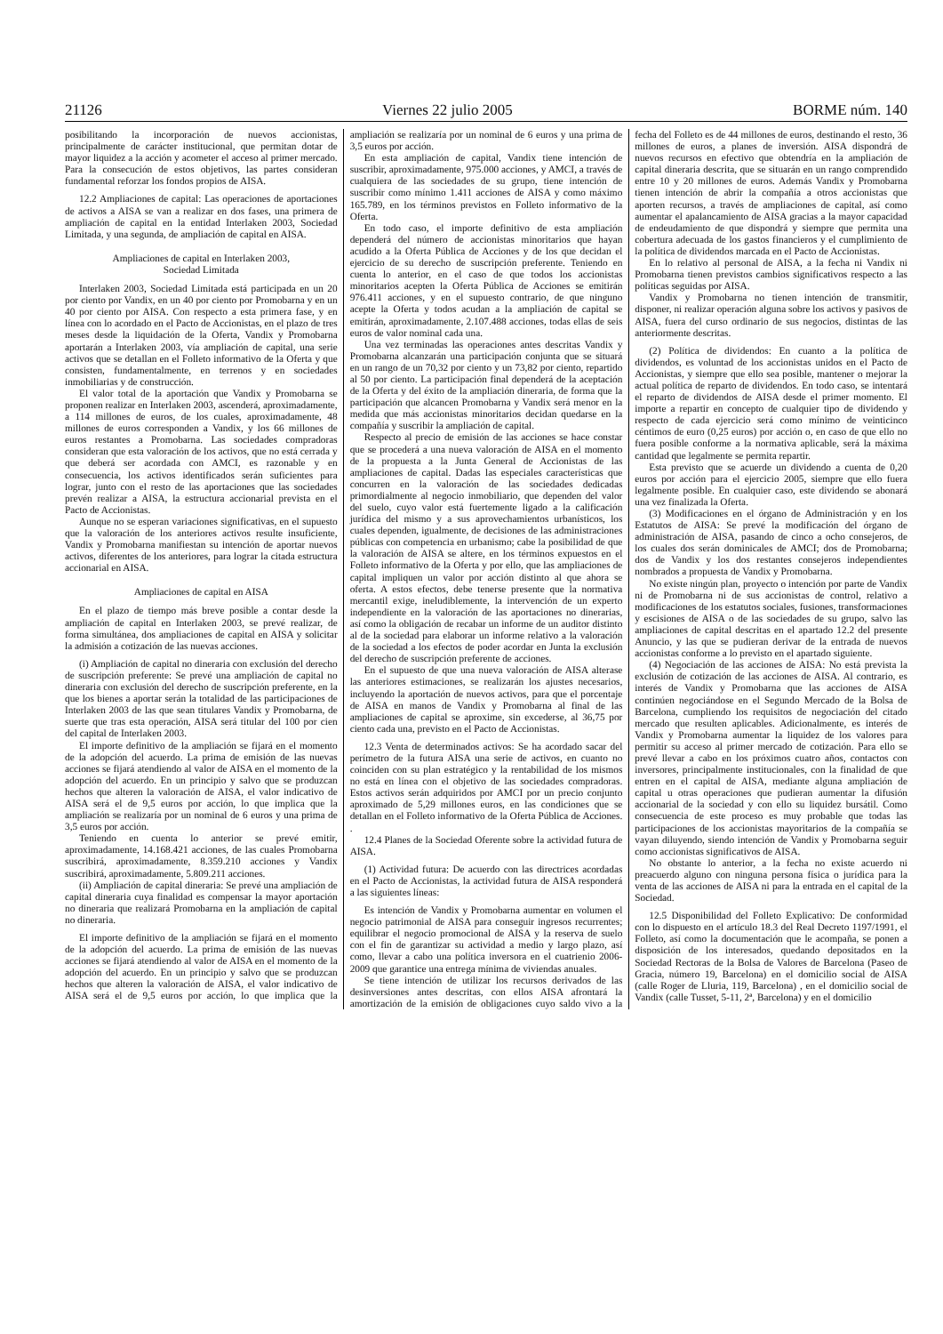21126 Viernes 22 julio 2005 BORME núm. 140
posibilitando la incorporación de nuevos accionistas, principalmente de carácter institucional, que permitan dotar de mayor liquidez a la acción y acometer el acceso al primer mercado. Para la consecución de estos objetivos, las partes consideran fundamental reforzar los fondos propios de AISA.
12.2 Ampliaciones de capital: Las operaciones de aportaciones de activos a AISA se van a realizar en dos fases, una primera de ampliación de capital en la entidad Interlaken 2003, Sociedad Limitada, y una segunda, de ampliación de capital en AISA.
Ampliaciones de capital en Interlaken 2003,
Sociedad Limitada
Interlaken 2003, Sociedad Limitada está participada en un 20 por ciento por Vandix, en un 40 por ciento por Promobarna y en un 40 por ciento por AISA. Con respecto a esta primera fase, y en línea con lo acordado en el Pacto de Accionistas, en el plazo de tres meses desde la liquidación de la Oferta, Vandix y Promobarna aportarán a Interlaken 2003, vía ampliación de capital, una serie activos que se detallan en el Folleto informativo de la Oferta y que consisten, fundamentalmente, en terrenos y en sociedades inmobiliarias y de construcción.
El valor total de la aportación que Vandix y Promobarna se proponen realizar en Interlaken 2003, ascenderá, aproximadamente, a 114 millones de euros, de los cuales, aproximadamente, 48 millones de euros corresponden a Vandix, y los 66 millones de euros restantes a Promobarna. Las sociedades compradoras consideran que esta valoración de los activos, que no está cerrada y que deberá ser acordada con AMCI, es razonable y en consecuencia, los activos identificados serán suficientes para lograr, junto con el resto de las aportaciones que las sociedades prevén realizar a AISA, la estructura accionarial prevista en el Pacto de Accionistas.
Aunque no se esperan variaciones significativas, en el supuesto que la valoración de los anteriores activos resulte insuficiente, Vandix y Promobarna manifiestan su intención de aportar nuevos activos, diferentes de los anteriores, para lograr la citada estructura accionarial en AISA.
Ampliaciones de capital en AISA
En el plazo de tiempo más breve posible a contar desde la ampliación de capital en Interlaken 2003, se prevé realizar, de forma simultánea, dos ampliaciones de capital en AISA y solicitar la admisión a cotización de las nuevas acciones.
(i) Ampliación de capital no dineraria con exclusión del derecho de suscripción preferente: Se prevé una ampliación de capital no dineraria con exclusión del derecho de suscripción preferente, en la que los bienes a aportar serán la totalidad de las participaciones de Interlaken 2003 de las que sean titulares Vandix y Promobarna, de suerte que tras esta operación, AISA será titular del 100 por cien del capital de Interlaken 2003.
El importe definitivo de la ampliación se fijará en el momento de la adopción del acuerdo. La prima de emisión de las nuevas acciones se fijará atendiendo al valor de AISA en el momento de la adopción del acuerdo. En un principio y salvo que se produzcan hechos que alteren la valoración de AISA, el valor indicativo de AISA será el de 9,5 euros por acción, lo que implica que la ampliación se realizaría por un nominal de 6 euros y una prima de 3,5 euros por acción.
Teniendo en cuenta lo anterior se prevé emitir, aproximadamente, 14.168.421 acciones, de las cuales Promobarna suscribirá, aproximadamente, 8.359.210 acciones y Vandix suscribirá, aproximadamente, 5.809.211 acciones.
(ii) Ampliación de capital dineraria: Se prevé una ampliación de capital dineraria cuya finalidad es compensar la mayor aportación no dineraria que realizará Promobarna en la ampliación de capital no dineraria.
El importe definitivo de la ampliación se fijará en el momento de la adopción del acuerdo. La prima de emisión de las nuevas acciones se fijará atendiendo al valor de AISA en el momento de la adopción del acuerdo. En un principio y salvo que se produzcan hechos que alteren la valoración de AISA, el valor indicativo de AISA será el de 9,5 euros por acción, lo que implica que la ampliación se realizaría por un nominal de 6 euros y una prima de 3,5 euros por acción.
En esta ampliación de capital, Vandix tiene intención de suscribir, aproximadamente, 975.000 acciones, y AMCI, a través de cualquiera de las sociedades de su grupo, tiene intención de suscribir como mínimo 1.411 acciones de AISA y como máximo 165.789, en los términos previstos en Folleto informativo de la Oferta.
En todo caso, el importe definitivo de esta ampliación dependerá del número de accionistas minoritarios que hayan acudido a la Oferta Pública de Acciones y de los que decidan el ejercicio de su derecho de suscripción preferente. Teniendo en cuenta lo anterior, en el caso de que todos los accionistas minoritarios acepten la Oferta Pública de Acciones se emitirán 976.411 acciones, y en el supuesto contrario, de que ninguno acepte la Oferta y todos acudan a la ampliación de capital se emitirán, aproximadamente, 2.107.488 acciones, todas ellas de seis euros de valor nominal cada una.
Una vez terminadas las operaciones antes descritas Vandix y Promobarna alcanzarán una participación conjunta que se situará en un rango de un 70,32 por ciento y un 73,82 por ciento, repartido al 50 por ciento. La participación final dependerá de la aceptación de la Oferta y del éxito de la ampliación dineraria, de forma que la participación que alcancen Promobarna y Vandix será menor en la medida que más accionistas minoritarios decidan quedarse en la compañía y suscribir la ampliación de capital.
Respecto al precio de emisión de las acciones se hace constar que se procederá a una nueva valoración de AISA en el momento de la propuesta a la Junta General de Accionistas de las ampliaciones de capital. Dadas las especiales características que concurren en la valoración de las sociedades dedicadas primordialmente al negocio inmobiliario, que dependen del valor del suelo, cuyo valor está fuertemente ligado a la calificación jurídica del mismo y a sus aprovechamientos urbanísticos, los cuales dependen, igualmente, de decisiones de las administraciones públicas con competencia en urbanismo; cabe la posibilidad de que la valoración de AISA se altere, en los términos expuestos en el Folleto informativo de la Oferta y por ello, que las ampliaciones de capital impliquen un valor por acción distinto al que ahora se oferta. A estos efectos, debe tenerse presente que la normativa mercantil exige, ineludiblemente, la intervención de un experto independiente en la valoración de las aportaciones no dinerarias, así como la obligación de recabar un informe de un auditor distinto al de la sociedad para elaborar un informe relativo a la valoración de la sociedad a los efectos de poder acordar en Junta la exclusión del derecho de suscripción preferente de acciones.
En el supuesto de que una nueva valoración de AISA alterase las anteriores estimaciones, se realizarán los ajustes necesarios, incluyendo la aportación de nuevos activos, para que el porcentaje de AISA en manos de Vandix y Promobarna al final de las ampliaciones de capital se aproxime, sin excederse, al 36,75 por ciento cada una, previsto en el Pacto de Accionistas.
12.3 Venta de determinados activos: Se ha acordado sacar del perímetro de la futura AISA una serie de activos, en cuanto no coinciden con su plan estratégico y la rentabilidad de los mismos no está en línea con el objetivo de las sociedades compradoras. Estos activos serán adquiridos por AMCI por un precio conjunto aproximado de 5,29 millones euros, en las condiciones que se detallan en el Folleto informativo de la Oferta Pública de Acciones. .
12.4 Planes de la Sociedad Oferente sobre la actividad futura de AISA.
(1) Actividad futura: De acuerdo con las directrices acordadas en el Pacto de Accionistas, la actividad futura de AISA responderá a las siguientes líneas:
Es intención de Vandix y Promobarna aumentar en volumen el negocio patrimonial de AISA para conseguir ingresos recurrentes; equilibrar el negocio promocional de AISA y la reserva de suelo con el fin de garantizar su actividad a medio y largo plazo, así como, llevar a cabo una política inversora en el cuatrienio 2006-2009 que garantice una entrega mínima de viviendas anuales.
Se tiene intención de utilizar los recursos derivados de las desinversiones antes descritas, con ellos AISA afrontará la amortización de la emisión de obligaciones cuyo saldo vivo a la fecha del Folleto es de 44 millones de euros, destinando el resto, 36 millones de euros, a planes de inversión. AISA dispondrá de nuevos recursos en efectivo que obtendría en la ampliación de capital dineraria descrita, que se situarán en un rango comprendido entre 10 y 20 millones de euros. Además Vandix y Promobarna tienen intención de abrir la compañía a otros accionistas que aporten recursos, a través de ampliaciones de capital, así como aumentar el apalancamiento de AISA gracias a la mayor capacidad de endeudamiento de que dispondrá y siempre que permita una cobertura adecuada de los gastos financieros y el cumplimiento de la política de dividendos marcada en el Pacto de Accionistas.
En lo relativo al personal de AISA, a la fecha ni Vandix ni Promobarna tienen previstos cambios significativos respecto a las políticas seguidas por AISA.
Vandix y Promobarna no tienen intención de transmitir, disponer, ni realizar operación alguna sobre los activos y pasivos de AISA, fuera del curso ordinario de sus negocios, distintas de las anteriormente descritas.
(2) Política de dividendos: En cuanto a la política de dividendos, es voluntad de los accionistas unidos en el Pacto de Accionistas, y siempre que ello sea posible, mantener o mejorar la actual política de reparto de dividendos. En todo caso, se intentará el reparto de dividendos de AISA desde el primer momento. El importe a repartir en concepto de cualquier tipo de dividendo y respecto de cada ejercicio será como mínimo de veinticinco céntimos de euro (0,25 euros) por acción o, en caso de que ello no fuera posible conforme a la normativa aplicable, será la máxima cantidad que legalmente se permita repartir.
Esta previsto que se acuerde un dividendo a cuenta de 0,20 euros por acción para el ejercicio 2005, siempre que ello fuera legalmente posible. En cualquier caso, este dividendo se abonará una vez finalizada la Oferta.
(3) Modificaciones en el órgano de Administración y en los Estatutos de AISA: Se prevé la modificación del órgano de administración de AISA, pasando de cinco a ocho consejeros, de los cuales dos serán dominicales de AMCI; dos de Promobarna; dos de Vandix y los dos restantes consejeros independientes nombrados a propuesta de Vandix y Promobarna.
No existe ningún plan, proyecto o intención por parte de Vandix ni de Promobarna ni de sus accionistas de control, relativo a modificaciones de los estatutos sociales, fusiones, transformaciones y escisiones de AISA o de las sociedades de su grupo, salvo las ampliaciones de capital descritas en el apartado 12.2 del presente Anuncio, y las que se pudieran derivar de la entrada de nuevos accionistas conforme a lo previsto en el apartado siguiente.
(4) Negociación de las acciones de AISA: No está prevista la exclusión de cotización de las acciones de AISA. Al contrario, es interés de Vandix y Promobarna que las acciones de AISA continúen negociándose en el Segundo Mercado de la Bolsa de Barcelona, cumpliendo los requisitos de negociación del citado mercado que resulten aplicables. Adicionalmente, es interés de Vandix y Promobarna aumentar la liquidez de los valores para permitir su acceso al primer mercado de cotización. Para ello se prevé llevar a cabo en los próximos cuatro años, contactos con inversores, principalmente institucionales, con la finalidad de que entren en el capital de AISA, mediante alguna ampliación de capital u otras operaciones que pudieran aumentar la difusión accionarial de la sociedad y con ello su liquidez bursátil. Como consecuencia de este proceso es muy probable que todas las participaciones de los accionistas mayoritarios de la compañía se vayan diluyendo, siendo intención de Vandix y Promobarna seguir como accionistas significativos de AISA.
No obstante lo anterior, a la fecha no existe acuerdo ni preacuerdo alguno con ninguna persona física o jurídica para la venta de las acciones de AISA ni para la entrada en el capital de la Sociedad.
12.5 Disponibilidad del Folleto Explicativo: De conformidad con lo dispuesto en el artículo 18.3 del Real Decreto 1197/1991, el Folleto, así como la documentación que le acompaña, se ponen a disposición de los interesados, quedando depositados en la Sociedad Rectoras de la Bolsa de Valores de Barcelona (Paseo de Gracia, número 19, Barcelona) en el domicilio social de AISA (calle Roger de Lluria, 119, Barcelona) , en el domicilio social de Vandix (calle Tusset, 5-11, 2ª, Barcelona) y en el domicilio